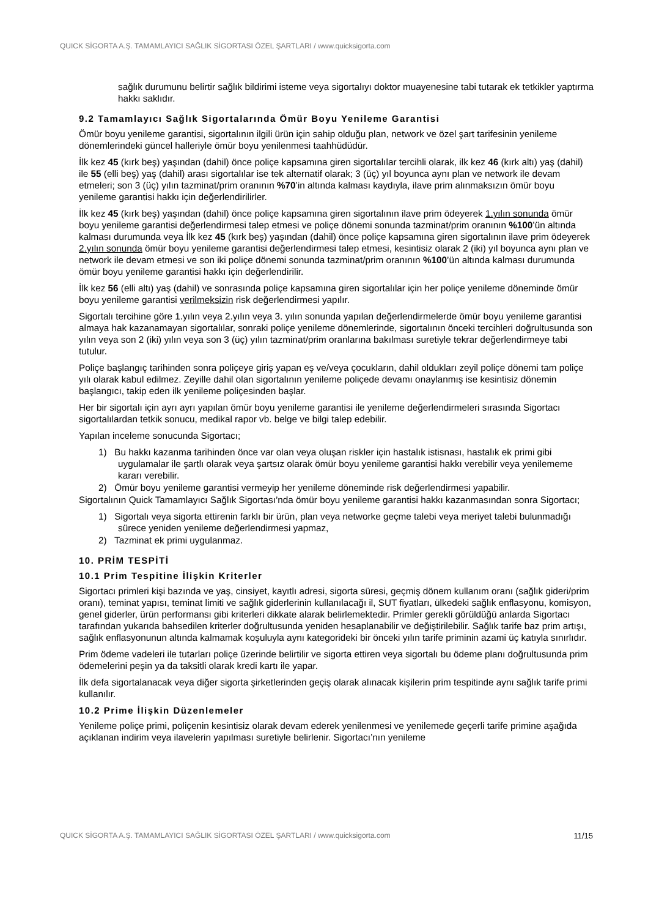QUICK SİGORTA A.Ş. TAMAMLAYICI SAĞLIK SİGORTASI ÖZEL ŞARTLARI / www.quicksigorta.com
sağlık durumunu belirtir sağlık bildirimi isteme veya sigortalıyı doktor muayenesine tabi tutarak ek tetkikler yaptırma hakkı saklıdır.
9.2 Tamamlayıcı Sağlık Sigortalarında Ömür Boyu Yenileme Garantisi
Ömür boyu yenileme garantisi, sigortalının ilgili ürün için sahip olduğu plan, network ve özel şart tarifesinin yenileme dönemlerindeki güncel halleriyle ömür boyu yenilenmesi taahhüdüdür.
İlk kez 45 (kırk beş) yaşından (dahil) önce poliçe kapsamına giren sigortalılar tercihli olarak, ilk kez 46 (kırk altı) yaş (dahil) ile 55 (elli beş) yaş (dahil) arası sigortalılar ise tek alternatif olarak; 3 (üç) yıl boyunca aynı plan ve network ile devam etmeleri; son 3 (üç) yılın tazminat/prim oranının %70’in altında kalması kaydıyla, ilave prim alınmaksızın ömür boyu yenileme garantisi hakkı için değerlendirilirler.
İlk kez 45 (kırk beş) yaşından (dahil) önce poliçe kapsamına giren sigortalının ilave prim ödeyerek 1.yılın sonunda ömür boyu yenileme garantisi değerlendirmesi talep etmesi ve poliçe dönemi sonunda tazminat/prim oranının %100’ün altında kalması durumunda veya İlk kez 45 (kırk beş) yaşından (dahil) önce poliçe kapsamına giren sigortalının ilave prim ödeyerek 2.yılın sonunda ömür boyu yenileme garantisi değerlendirmesi talep etmesi, kesintisiz olarak 2 (iki) yıl boyunca aynı plan ve network ile devam etmesi ve son iki poliçe dönemi sonunda tazminat/prim oranının %100’ün altında kalması durumunda ömür boyu yenileme garantisi hakkı için değerlendirilir.
İlk kez 56 (elli altı) yaş (dahil) ve sonrasında poliçe kapsamına giren sigortalılar için her poliçe yenileme döneminde ömür boyu yenileme garantisi verilmeksizin risk değerlendirmesi yapılır.
Sigortalı tercihine göre 1.yılın veya 2.yılın veya 3. yılın sonunda yapılan değerlendirmelerde ömür boyu yenileme garantisi almaya hak kazanamayan sigortalılar, sonraki poliçe yenileme dönemlerinde, sigortalının önceki tercihleri doğrultusunda son yılın veya son 2 (iki) yılın veya son 3 (üç) yılın tazminat/prim oranlarına bakılması suretiyle tekrar değerlendirmeye tabi tutulur.
Poliçe başlangıç tarihinden sonra poliçeye giriş yapan eş ve/veya çocukların, dahil oldukları zeyil poliçe dönemi tam poliçe yılı olarak kabul edilmez. Zeyille dahil olan sigortalının yenileme poliçede devamı onaylanmış ise kesintisiz dönemin başlangıcı, takip eden ilk yenileme poliçesinden başlar.
Her bir sigortalı için ayrı ayrı yapılan ömür boyu yenileme garantisi ile yenileme değerlendirmeleri sırasında Sigortacı sigortalılardan tetkik sonucu, medikal rapor vb. belge ve bilgi talep edebilir.
Yapılan inceleme sonucunda Sigortacı;
1) Bu hakkı kazanma tarihinden önce var olan veya oluşan riskler için hastalık istisnası, hastalık ek primi gibi uygulamalar ile şartlı olarak veya şartsız olarak ömür boyu yenileme garantisi hakkı verebilir veya yenilememe kararı verebilir.
2) Ömür boyu yenileme garantisi vermeyip her yenileme döneminde risk değerlendirmesi yapabilir.
Sigortalının Quick Tamamlayıcı Sağlık Sigortası’nda ömür boyu yenileme garantisi hakkı kazanmasından sonra Sigortacı;
1) Sigortalı veya sigorta ettirenin farklı bir ürün, plan veya networke geçme talebi veya meriyet talebi bulunmadığı sürece yeniden yenileme değerlendirmesi yapmaz,
2) Tazminat ek primi uygulanmaz.
10. PRİM TESPİTİ
10.1 Prim Tespitine İlişkin Kriterler
Sigortacı primleri kişi bazında ve yaş, cinsiyet, kayıtlı adresi, sigorta süresi, geçmiş dönem kullanım oranı (sağlık gideri/prim oranı), teminat yapısı, teminat limiti ve sağlık giderlerinin kullanılacağı il, SUT fiyatları, ülkedeki sağlık enflasyonu, komisyon, genel giderler, ürün performansı gibi kriterleri dikkate alarak belirlemektedir. Primler gerekli görüldüğü anlarda Sigortacı tarafından yukarıda bahsedilen kriterler doğrultusunda yeniden hesaplanabilir ve değiştirilebilir. Sağlık tarife baz prim artışı, sağlık enflasyonunun altında kalmamak koşuluyla aynı kategorideki bir önceki yılın tarife priminin azami üç katıyla sınırlıdır.
Prim ödeme vadeleri ile tutarları poliçe üzerinde belirtilir ve sigorta ettiren veya sigortalı bu ödeme planı doğrultusunda prim ödemelerini peşin ya da taksitli olarak kredi kartı ile yapar.
İlk defa sigortalanacak veya diğer sigorta şirketlerinden geçiş olarak alınacak kişilerin prim tespitinde aynı sağlık tarife primi kullanılır.
10.2 Prime İlişkin Düzenlemeler
Yenileme poliçe primi, poliçenin kesintisiz olarak devam ederek yenilenmesi ve yenilemede geçerli tarife primine aşağıda açıklanan indirim veya ilavelerin yapılması suretiyle belirlenir. Sigortacı’nın yenileme
QUICK SİGORTA A.Ş. TAMAMLAYICI SAĞLIK SİGORTASI ÖZEL ŞARTLARI / www.quicksigorta.com 11/15